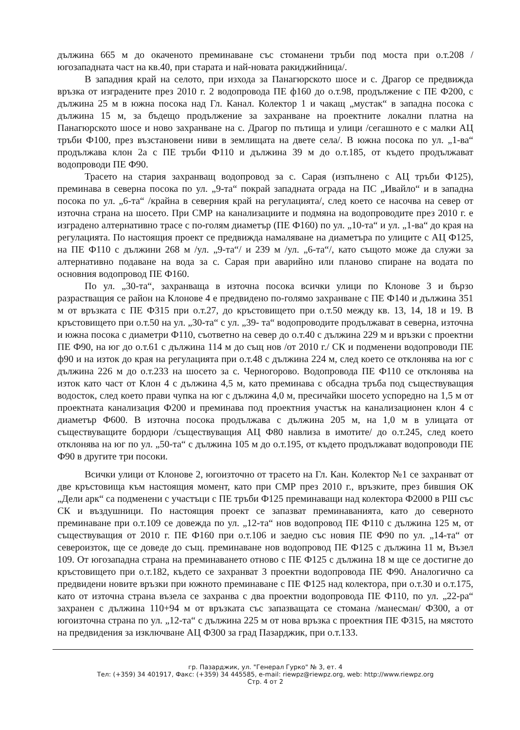дължина 665 м до окаченото преминаване със стоманени тръби под моста при о.т.208 /югозападната част на кв.40, при старата и най-новата ракиджийница/.
В западния край на селото, при изхода за Панагюрското шосе и с. Драгор се предвижда връзка от изградените през 2010 г. 2 водопровода ПЕ ф160 до о.т.98, продължение с ПЕ Ф200, с дължина 25 м в южна посока над Гл. Канал. Колектор 1 и чакащ „мустак“ в западна посока с дължина 15 м, за бъдещо продължение за захранване на проектните локални платна на Панагюрското шосе и ново захранване на с. Драгор по пътища и улици /сегашното е с малки АЦ тръби Ф100, през възстановени ниви в землищата на двете села/. В южна посока по ул. „1-ва“ продължава клон 2а с ПЕ тръби Ф110 и дължина 39 м до о.т.185, от където продължават водопроводи ПЕ Ф90.
Трасето на стария захранващ водопровод за с. Сарая (изпълнено с АЦ тръби Ф125), преминава в северна посока по ул. „9-та“ покрай западната ограда на ПС „Ивайло“ и в западна посока по ул. „6-та“ /крайна в северния край на регулацията/, след което се насочва на север от източна страна на шосето. При СМР на канализациите и подмяна на водопроводите през 2010 г. е изградено алтернативно трасе с по-голям диаметър (ПЕ Ф160) по ул. „10-та“ и ул. „1-ва“ до края на регулацията. По настоящия проект се предвижда намаляване на диаметъра по улиците с АЦ Ф125, на ПЕ Ф110 с дължини 268 м /ул. „9-та“/ и 239 м /ул. „6-та“/, като същото може да служи за алтернативно подаване на вода за с. Сарая при аварийно или планово спиране на водата по основния водопровод ПЕ Ф160.
По ул. „30-та“, захранваща в източна посока всички улици по Клонове 3 и бързо разрастващия се район на Клонове 4 е предвидено по-голямо захранване с ПЕ Ф140 и дължина 351 м от връзката с ПЕ Ф315 при о.т.27, до кръстовището при о.т.50 между кв. 13, 14, 18 и 19. В кръстовището при о.т.50 на ул. „30-та“ с ул. „39- та“ водопроводите продължават в северна, източна и южна посока с диаметри Ф110, съответно на север до о.т.40 с дължина 229 м и връзки с проектни ПЕ Ф90, на юг до о.т.61 с дължина 114 м до същ нов /от 2010 г./ СК и подменени водопроводи ПЕ ф90 и на изток до края на регулацията при о.т.48 с дължина 224 м, след което се отклонява на юг с дължина 226 м до о.т.233 на шосето за с. Черногорово. Водопровода ПЕ Ф110 се отклонява на изток като част от Клон 4 с дължина 4,5 м, като преминава с обсадна тръба под съществуващия водосток, след което прави чупка на юг с дължина 4,0 м, пресичайки шосето успоредно на 1,5 м от проектната канализация Ф200 и преминава под проектния участък на канализационен клон 4 с диаметър Ф600. В източна посока продължава с дължина 205 м, на 1,0 м в улицата от съществуващите бордюри /съществуващия АЦ Ф80 навлиза в имотите/ до о.т.245, след което отклонява на юг по ул. „50-та“ с дължина 105 м до о.т.195, от където продължават водопроводи ПЕ Ф90 в другите три посоки.
Всички улици от Клонове 2, югоизточно от трасето на Гл. Кан. Колектор №1 се захранват от две кръстовища към настоящия момент, като при СМР през 2010 г., връзките, през бившия ОК „Дели арк“ са подменени с участъци с ПЕ тръби Ф125 преминаващи над колектора Ф2000 в РШ със СК и въздушници. По настоящия проект се запазват преминаванията, като до северното преминаване при о.т.109 се довежда по ул. „12-та“ нов водопровод ПЕ Ф110 с дължина 125 м, от съществуващия от 2010 г. ПЕ Ф160 при о.т.106 и заедно със новия ПЕ Ф90 по ул. „14-та“ от североизток, ще се доведе до същ. преминаване нов водопровод ПЕ Ф125 с дължина 11 м, Възел 109. От югозападна страна на преминаването отново с ПЕ Ф125 с дължина 18 м ще се достигне до кръстовището при о.т.182, където се захранват 3 проектни водопровода ПЕ Ф90. Аналогично са предвидени новите връзки при южното преминаване с ПЕ Ф125 над колектора, при о.т.30 и о.т.175, като от източна страна възела се захранва с два проектни водопровода ПЕ Ф110, по ул. „22-ра“ захранен с дължина 110+94 м от връзката със запазващата се стомана /манесман/ Ф300, а от югоизточна страна по ул. „12-та“ с дължина 225 м от нова връзка с проектния ПЕ Ф315, на мястото на предвидения за изключване АЦ Ф300 за град Пазарджик, при о.т.133.
гр. Пазарджик, ул. "Генерал Гурко" № 3, ет. 4
Тел: (+359) 34 401917, Факс: (+359) 34 445585, e-mail: riewpz@riewpz.org, web: http://www.riewpz.org
Стр. 4 от 2